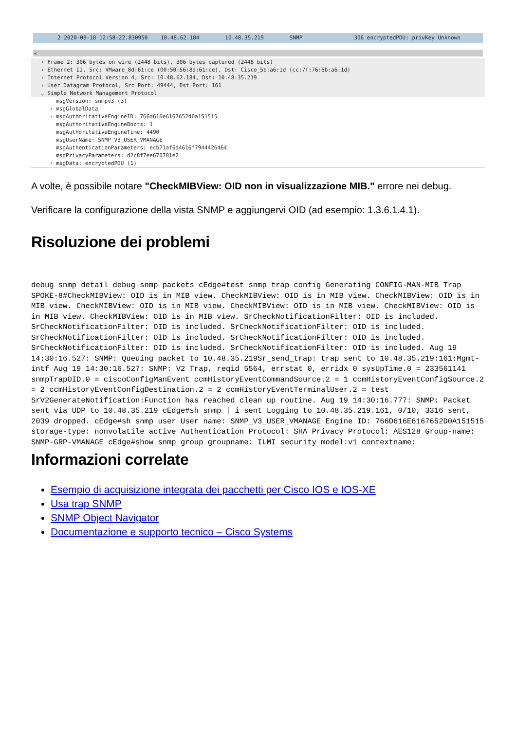2 2020-08-18 12:58:22.830950 10.48.62.184 10.48.35.219 SNMP 306 encryptedPDU: privKey Unknown
<
› Frame 2: 306 bytes on wire (2448 bits), 306 bytes captured (2448 bits)
› Ethernet II, Src: VMware_8d:61:ce (00:50:56:8d:61:ce), Dst: Cisco_5b:a6:1d (cc:7f:76:5b:a6:1d)
› Internet Protocol Version 4, Src: 10.48.62.184, Dst: 10.48.35.219
› User Datagram Protocol, Src Port: 49444, Dst Port: 161
⌄ Simple Network Management Protocol
msgVersion: snmpv3 (3)
› msgGlobalData
› msgAuthoritativeEngineID: 766d616e6167652d0a151515
msgAuthoritativeEngineBoots: 1
msgAuthoritativeEngineTime: 4490
msgUserName: SNMP_V3_USER_VMANAGE
msgAuthenticationParameters: ecb71af6d4616f7944426464
msgPrivacyParameters: d2c8f7ee670781e2
› msgData: encryptedPDU (1)
A volte, è possibile notare "CheckMIBView: OID non in visualizzazione MIB." errore nei debug.
Verificare la configurazione della vista SNMP e aggiungervi OID (ad esempio: 1.3.6.1.4.1).
Risoluzione dei problemi
debug snmp detail debug snmp packets cEdge#test snmp trap config Generating CONFIG-MAN-MIB Trap SPOKE-8#CheckMIBView: OID is in MIB view. CheckMIBView: OID is in MIB view. CheckMIBView: OID is in MIB view. CheckMIBView: OID is in MIB view. CheckMIBView: OID is in MIB view. CheckMIBView: OID is in MIB view. CheckMIBView: OID is in MIB view. SrCheckNotificationFilter: OID is included. SrCheckNotificationFilter: OID is included. SrCheckNotificationFilter: OID is included. SrCheckNotificationFilter: OID is included. SrCheckNotificationFilter: OID is included. SrCheckNotificationFilter: OID is included. SrCheckNotificationFilter: OID is included. Aug 19 14:30:16.527: SNMP: Queuing packet to 10.48.35.219Sr_send_trap: trap sent to 10.48.35.219:161:Mgmt-intf Aug 19 14:30:16.527: SNMP: V2 Trap, reqid 5564, errstat 0, erridx 0 sysUpTime.0 = 233561141 snmpTrapOID.0 = ciscoConfigManEvent ccmHistoryEventCommandSource.2 = 1 ccmHistoryEventConfigSource.2 = 2 ccmHistoryEventConfigDestination.2 = 2 ccmHistoryEventTerminalUser.2 = test SrV2GenerateNotification:Function has reached clean up routine. Aug 19 14:30:16.777: SNMP: Packet sent via UDP to 10.48.35.219 cEdge#sh snmp | i sent Logging to 10.48.35.219.161, 0/10, 3316 sent, 2039 dropped. cEdge#sh snmp user User name: SNMP_V3_USER_VMANAGE Engine ID: 766D616E6167652D0A151515 storage-type: nonvolatile active Authentication Protocol: SHA Privacy Protocol: AES128 Group-name: SNMP-GRP-VMANAGE cEdge#show snmp group groupname: ILMI security model:v1 contextname:
Informazioni correlate
Esempio di acquisizione integrata dei pacchetti per Cisco IOS e IOS-XE
Usa trap SNMP
SNMP Object Navigator
Documentazione e supporto tecnico – Cisco Systems